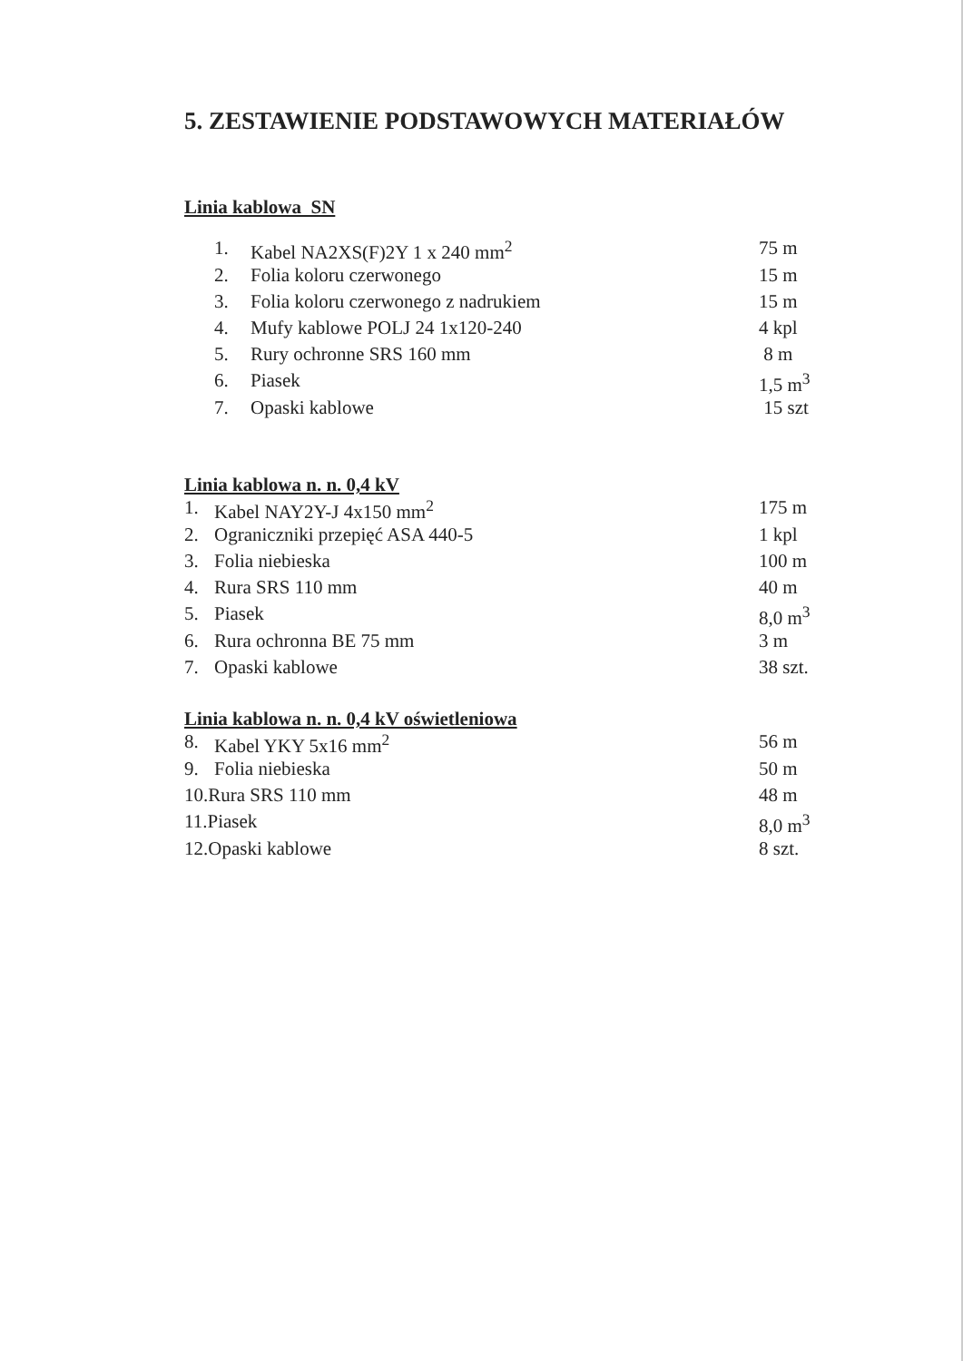5. ZESTAWIENIE PODSTAWOWYCH MATERIAŁÓW
Linia kablowa SN
| 1. | Kabel NA2XS(F)2Y 1 x 240 mm<sup>2</sup> | 75 m |
| 2. | Folia koloru czerwonego | 15 m |
| 3. | Folia koloru czerwonego z nadrukiem | 15 m |
| 4. | Mufy kablowe POLJ 24 1x120-240 | 4 kpl |
| 5. | Rury ochronne SRS 160 mm | 8 m |
| 6. | Piasek | 1,5 m<sup>3</sup> |
| 7. | Opaski kablowe | 15 szt |
Linia kablowa n. n. 0,4 kV
| 1. | Kabel NAY2Y-J 4x150 mm<sup>2</sup> | 175 m |
| 2. | Ograniczniki przepięć ASA 440-5 | 1 kpl |
| 3. | Folia niebieska | 100 m |
| 4. | Rura SRS 110 mm | 40 m |
| 5. | Piasek | 8,0 m<sup>3</sup> |
| 6. | Rura ochronna BE 75 mm | 3 m |
| 7. | Opaski kablowe | 38 szt. |
Linia kablowa n. n. 0,4 kV oświetleniowa
| 8. | Kabel YKY 5x16 mm<sup>2</sup> | 56 m |
| 9. | Folia niebieska | 50 m |
| 10.Rura SRS 110 mm | | 48 m |
| 11.Piasek | | 8,0 m<sup>3</sup> |
| 12.Opaski kablowe | | 8 szt. |